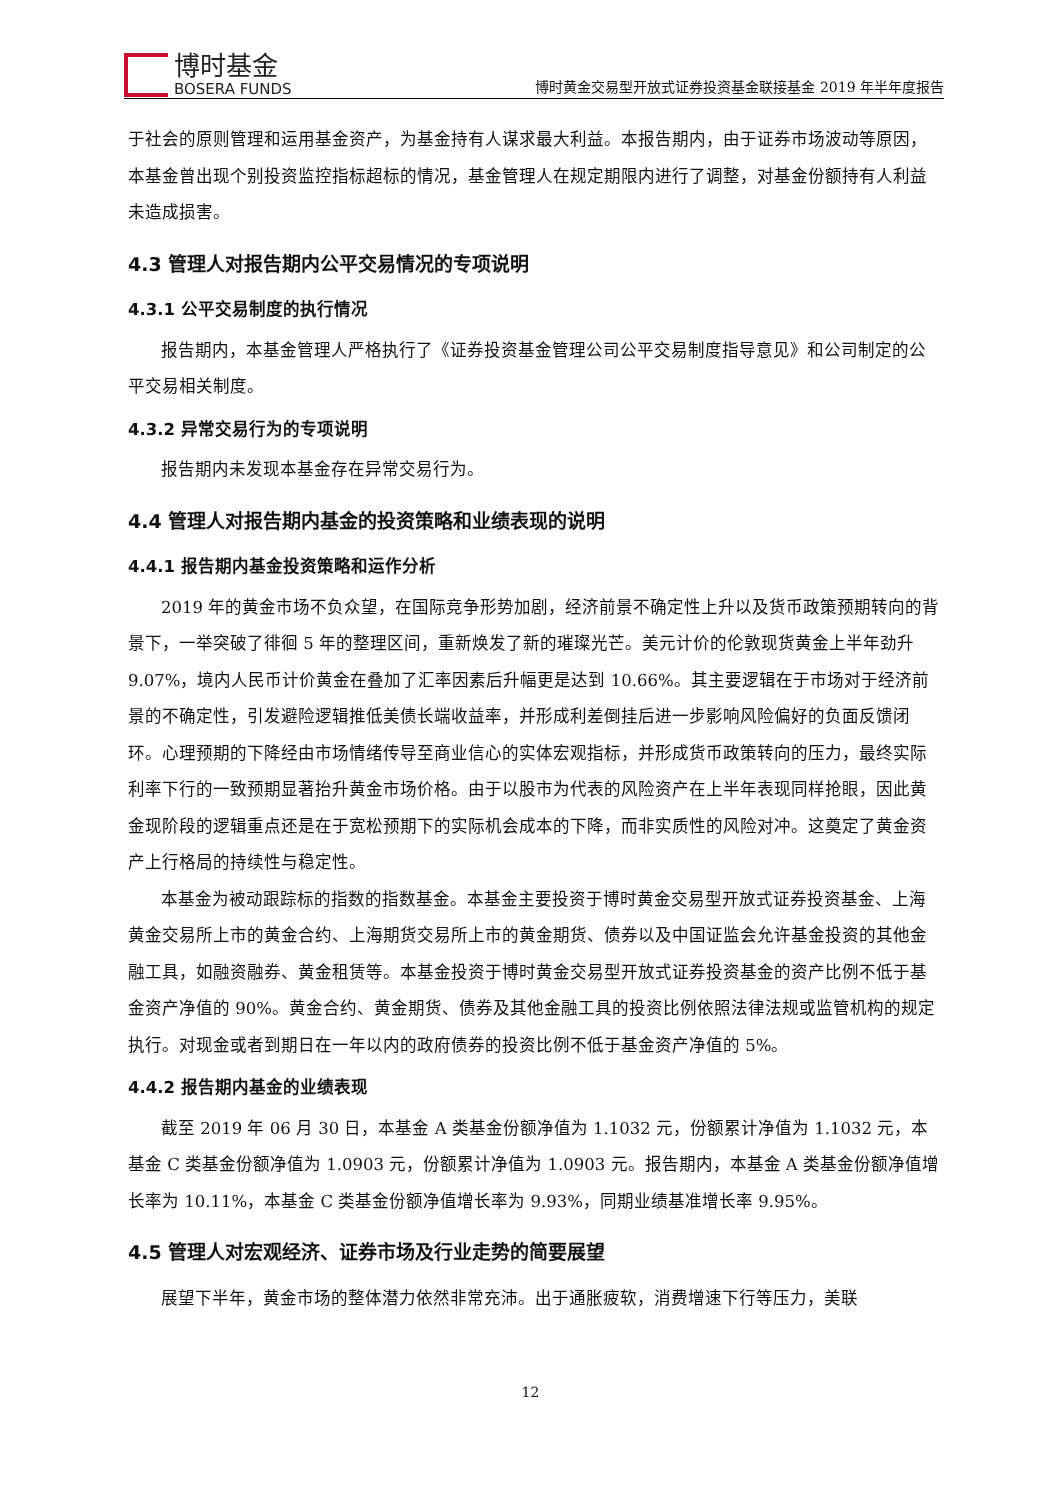博时基金
BOSERA FUNDS
博时黄金交易型开放式证券投资基金联接基金 2019 年半年度报告
于社会的原则管理和运用基金资产，为基金持有人谋求最大利益。本报告期内，由于证券市场波动等原因，本基金曾出现个别投资监控指标超标的情况，基金管理人在规定期限内进行了调整，对基金份额持有人利益未造成损害。
4.3 管理人对报告期内公平交易情况的专项说明
4.3.1 公平交易制度的执行情况
报告期内，本基金管理人严格执行了《证券投资基金管理公司公平交易制度指导意见》和公司制定的公平交易相关制度。
4.3.2 异常交易行为的专项说明
报告期内未发现本基金存在异常交易行为。
4.4 管理人对报告期内基金的投资策略和业绩表现的说明
4.4.1 报告期内基金投资策略和运作分析
2019 年的黄金市场不负众望，在国际竞争形势加剧，经济前景不确定性上升以及货币政策预期转向的背景下，一举突破了徘徊 5 年的整理区间，重新焕发了新的璀璨光芒。美元计价的伦敦现货黄金上半年劲升 9.07%，境内人民币计价黄金在叠加了汇率因素后升幅更是达到 10.66%。其主要逻辑在于市场对于经济前景的不确定性，引发避险逻辑推低美债长端收益率，并形成利差倒挂后进一步影响风险偏好的负面反馈闭环。心理预期的下降经由市场情绪传导至商业信心的实体宏观指标，并形成货币政策转向的压力，最终实际利率下行的一致预期显著抬升黄金市场价格。由于以股市为代表的风险资产在上半年表现同样抢眼，因此黄金现阶段的逻辑重点还是在于宽松预期下的实际机会成本的下降，而非实质性的风险对冲。这奠定了黄金资产上行格局的持续性与稳定性。
本基金为被动跟踪标的指数的指数基金。本基金主要投资于博时黄金交易型开放式证券投资基金、上海黄金交易所上市的黄金合约、上海期货交易所上市的黄金期货、债券以及中国证监会允许基金投资的其他金融工具，如融资融券、黄金租赁等。本基金投资于博时黄金交易型开放式证券投资基金的资产比例不低于基金资产净值的 90%。黄金合约、黄金期货、债券及其他金融工具的投资比例依照法律法规或监管机构的规定执行。对现金或者到期日在一年以内的政府债券的投资比例不低于基金资产净值的 5%。
4.4.2 报告期内基金的业绩表现
截至 2019 年 06 月 30 日，本基金 A 类基金份额净值为 1.1032 元，份额累计净值为 1.1032 元，本基金 C 类基金份额净值为 1.0903 元，份额累计净值为 1.0903 元。报告期内，本基金 A 类基金份额净值增长率为 10.11%，本基金 C 类基金份额净值增长率为 9.93%，同期业绩基准增长率 9.95%。
4.5 管理人对宏观经济、证券市场及行业走势的简要展望
展望下半年，黄金市场的整体潜力依然非常充沛。出于通胀疲软，消费增速下行等压力，美联
12